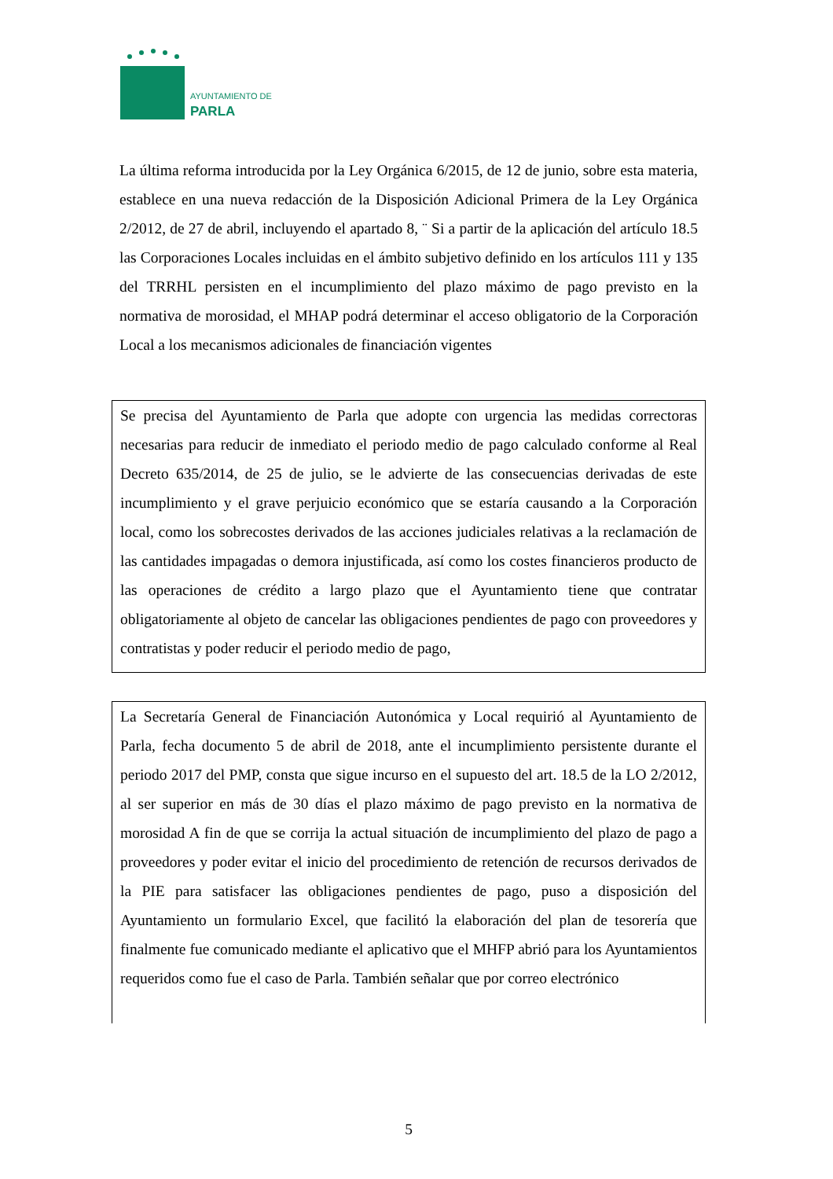PARLA
AYUNTAMIENTO DE
La última reforma introducida por la Ley Orgánica 6/2015, de 12 de junio, sobre esta materia, establece en una nueva redacción de la Disposición Adicional Primera de la Ley Orgánica 2/2012, de 27 de abril, incluyendo el apartado 8, ¨ Si a partir de la aplicación del artículo 18.5 las Corporaciones Locales incluidas en el ámbito subjetivo definido en los artículos 111 y 135 del TRRHL persisten en el incumplimiento del plazo máximo de pago previsto en la normativa de morosidad, el MHAP podrá determinar el acceso obligatorio de la Corporación Local a los mecanismos adicionales de financiación vigentes
Se precisa del Ayuntamiento de Parla que adopte con urgencia las medidas correctoras necesarias para reducir de inmediato el periodo medio de pago calculado conforme al Real Decreto 635/2014, de 25 de julio, se le advierte de las consecuencias derivadas de este incumplimiento y el grave perjuicio económico que se estaría causando a la Corporación local, como los sobrecostes derivados de las acciones judiciales relativas a la reclamación de las cantidades impagadas o demora injustificada, así como los costes financieros producto de las operaciones de crédito a largo plazo que el Ayuntamiento tiene que contratar obligatoriamente al objeto de cancelar las obligaciones pendientes de pago con proveedores y contratistas y poder reducir el periodo medio de pago,
La Secretaría General de Financiación Autonómica y Local requirió al Ayuntamiento de Parla, fecha documento 5 de abril de 2018, ante el incumplimiento persistente durante el periodo 2017 del PMP, consta que sigue incurso en el supuesto del art. 18.5 de la LO 2/2012, al ser superior en más de 30 días el plazo máximo de pago previsto en la normativa de morosidad A fin de que se corrija la actual situación de incumplimiento del plazo de pago a proveedores y poder evitar el inicio del procedimiento de retención de recursos derivados de la PIE para satisfacer las obligaciones pendientes de pago, puso a disposición del Ayuntamiento un formulario Excel, que facilitó la elaboración del plan de tesorería que finalmente fue comunicado mediante el aplicativo que el MHFP abrió para los Ayuntamientos requeridos como fue el caso de Parla. También señalar que por correo electrónico
5